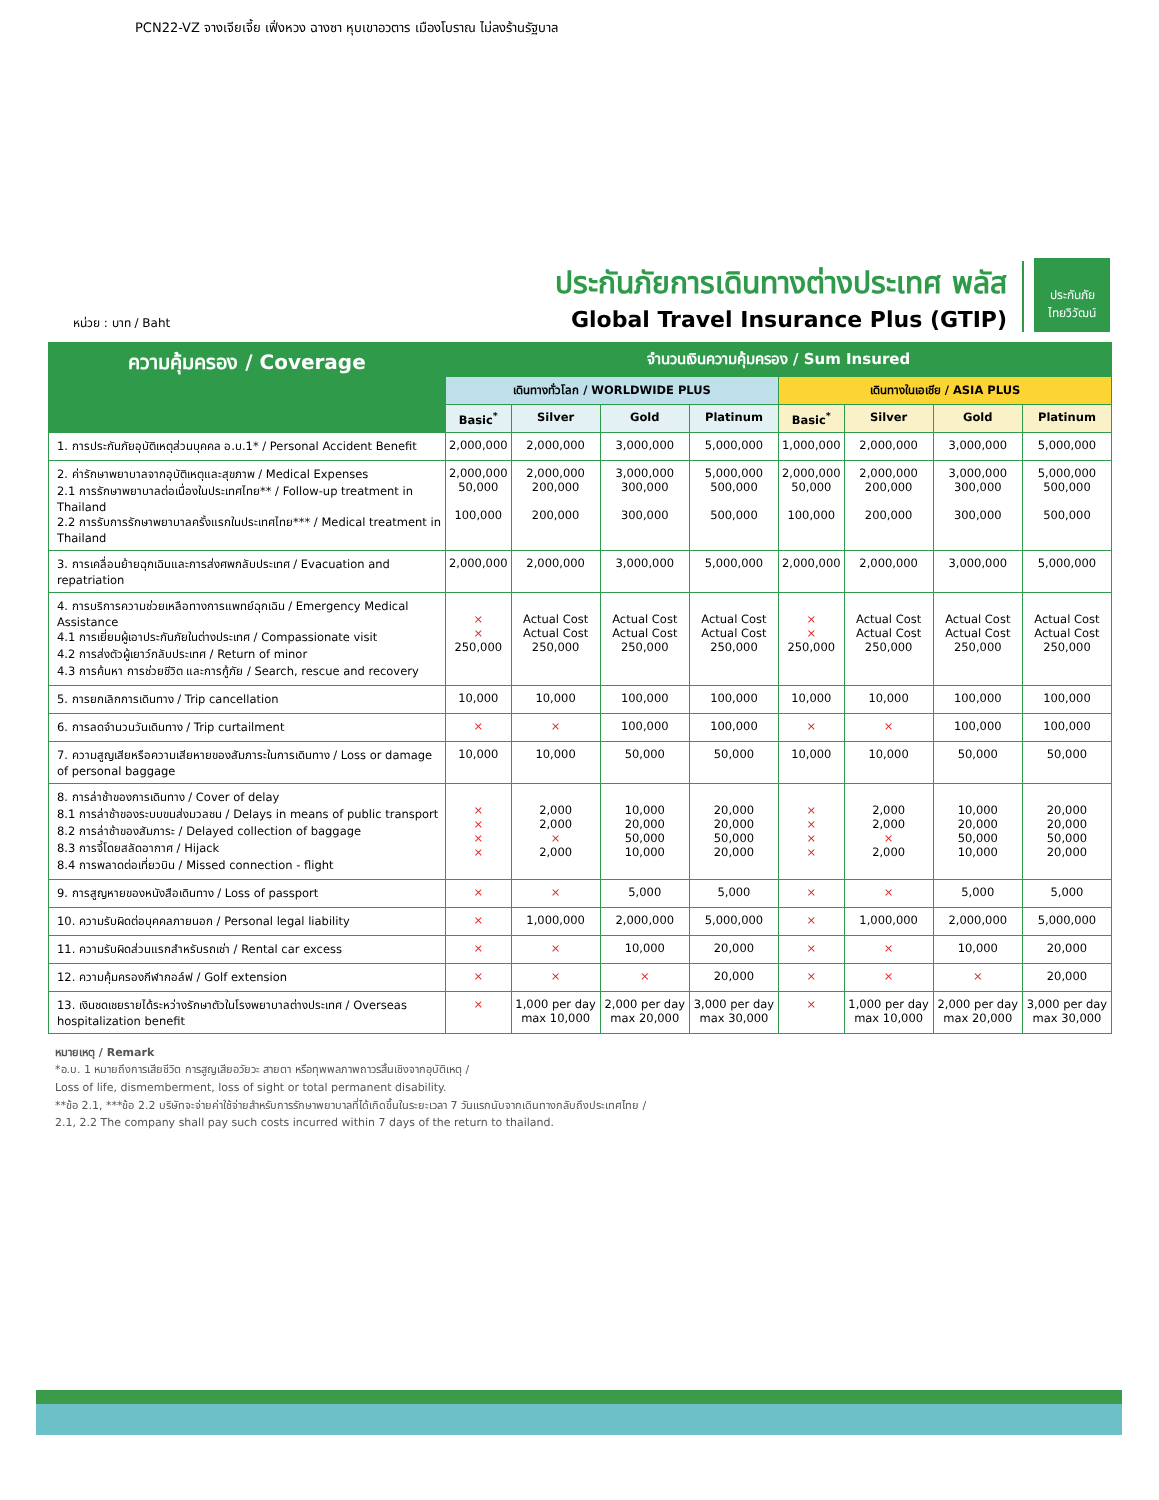PCN22-VZ จางเจียเจี้ย เฟิ่งหวง ฉางซา หุบเขาอวตาร เมืองโบราณ ไม่ลงร้านรัฐบาล
หน่วย : บาท / Baht
ประกันภัยการเดินทางต่างประเทศ พลัส
Global Travel Insurance Plus (GTIP)
ประกันภัย
ไทยวิวัฒน์
| ความคุ้มครอง / Coverage | จำนวนเงินความคุ้มครอง / Sum Insured | | | | | | | |
| --- | --- | --- | --- | --- | --- | --- | --- | --- |
| | เดินทางทั่วโลก / WORLDWIDE PLUS | | | | เดินทางในเอเชีย / ASIA PLUS | | | |
| | Basic<sup>*</sup> | Silver | Gold | Platinum | Basic<sup>*</sup> | Silver | Gold | Platinum |
| 1. การประกันภัยอุบัติเหตุส่วนบุคคล อ.บ.1* / Personal Accident Benefit | 2,000,000 | 2,000,000 | 3,000,000 | 5,000,000 | 1,000,000 | 2,000,000 | 3,000,000 | 5,000,000 |
| 2. ค่ารักษาพยาบาลจากอุบัติเหตุและสุขภาพ / Medical Expenses 2.1 การรักษาพยาบาลต่อเนื่องในประเทศไทย** / Follow-up treatment in Thailand 2.2 การรับการรักษาพยาบาลครั้งแรกในประเทศไทย*** / Medical treatment in Thailand | 2,000,000 50,000 100,000 | 2,000,000 200,000 200,000 | 3,000,000 300,000 300,000 | 5,000,000 500,000 500,000 | 2,000,000 50,000 100,000 | 2,000,000 200,000 200,000 | 3,000,000 300,000 300,000 | 5,000,000 500,000 500,000 |
| 3. การเคลื่อนย้ายฉุกเฉินและการส่งศพกลับประเทศ / Evacuation and repatriation | 2,000,000 | 2,000,000 | 3,000,000 | 5,000,000 | 2,000,000 | 2,000,000 | 3,000,000 | 5,000,000 |
| 4. การบริการความช่วยเหลือทางการแพทย์ฉุกเฉิน / Emergency Medical Assistance 4.1 การเยี่ยมผู้เอาประกันภัยในต่างประเทศ / Compassionate visit 4.2 การส่งตัวผู้เยาว์กลับประเทศ / Return of minor 4.3 การค้นหา การช่วยชีวิต และการกู้ภัย / Search, rescue and recovery | × × 250,000 | Actual Cost Actual Cost 250,000 | Actual Cost Actual Cost 250,000 | Actual Cost Actual Cost 250,000 | × × 250,000 | Actual Cost Actual Cost 250,000 | Actual Cost Actual Cost 250,000 | Actual Cost Actual Cost 250,000 |
| 5. การยกเลิกการเดินทาง / Trip cancellation | 10,000 | 10,000 | 100,000 | 100,000 | 10,000 | 10,000 | 100,000 | 100,000 |
| 6. การลดจำนวนวันเดินทาง / Trip curtailment | × | × | 100,000 | 100,000 | × | × | 100,000 | 100,000 |
| 7. ความสูญเสียหรือความเสียหายของสัมภาระในการเดินทาง / Loss or damage of personal baggage | 10,000 | 10,000 | 50,000 | 50,000 | 10,000 | 10,000 | 50,000 | 50,000 |
| 8. การล่าช้าของการเดินทาง / Cover of delay 8.1 การล่าช้าของระบบขนส่งมวลชน / Delays in means of public transport 8.2 การล่าช้าของสัมภาระ / Delayed collection of baggage 8.3 การจี้โดยสลัดอากาศ / Hijack 8.4 การพลาดต่อเที่ยวบิน / Missed connection - flight | × × × × | 2,000 2,000 × 2,000 | 10,000 20,000 50,000 10,000 | 20,000 20,000 50,000 20,000 | × × × × | 2,000 2,000 × 2,000 | 10,000 20,000 50,000 10,000 | 20,000 20,000 50,000 20,000 |
| 9. การสูญหายของหนังสือเดินทาง / Loss of passport | × | × | 5,000 | 5,000 | × | × | 5,000 | 5,000 |
| 10. ความรับผิดต่อบุคคลภายนอก / Personal legal liability | × | 1,000,000 | 2,000,000 | 5,000,000 | × | 1,000,000 | 2,000,000 | 5,000,000 |
| 11. ความรับผิดส่วนแรกสำหรับรถเช่า / Rental car excess | × | × | 10,000 | 20,000 | × | × | 10,000 | 20,000 |
| 12. ความคุ้มครองกีฬากอล์ฟ / Golf extension | × | × | × | 20,000 | × | × | × | 20,000 |
| 13. เงินชดเชยรายได้ระหว่างรักษาตัวในโรงพยาบาลต่างประเทศ / Overseas hospitalization benefit | × | 1,000 per day max 10,000 | 2,000 per day max 20,000 | 3,000 per day max 30,000 | × | 1,000 per day max 10,000 | 2,000 per day max 20,000 | 3,000 per day max 30,000 |
หมายเหตุ / Remark
*อ.บ. 1 หมายถึงการเสียชีวิต การสูญเสียอวัยวะ สายตา หรือทุพพลภาพถาวรสิ้นเชิงจากอุบัติเหตุ /
Loss of life, dismemberment, loss of sight or total permanent disability.
**ข้อ 2.1, ***ข้อ 2.2 บริษัทจะจ่ายค่าใช้จ่ายสำหรับการรักษาพยาบาลที่ได้เกิดขึ้นในระยะเวลา 7 วันแรกนับจากเดินทางกลับถึงประเทศไทย /
2.1, 2.2 The company shall pay such costs incurred within 7 days of the return to thailand.